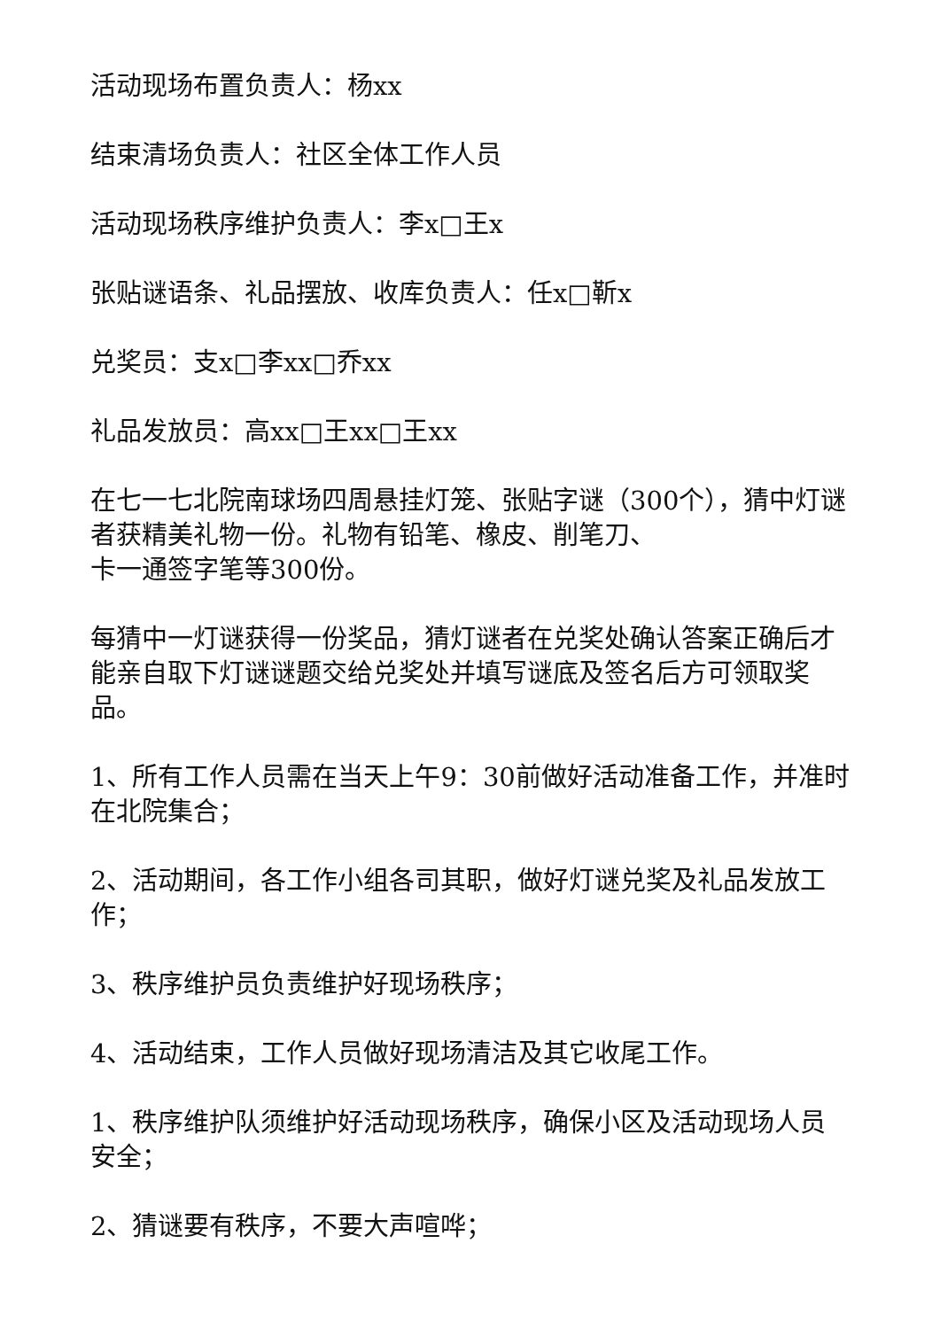活动现场布置负责人：杨xx
结束清场负责人：社区全体工作人员
活动现场秩序维护负责人：李x□王x
张贴谜语条、礼品摆放、收库负责人：任x□靳x
兑奖员：支x□李xx□乔xx
礼品发放员：高xx□王xx□王xx
在七一七北院南球场四周悬挂灯笼、张贴字谜（300个），猜中灯谜者获精美礼物一份。礼物有铅笔、橡皮、削笔刀、
卡一通签字笔等300份。
每猜中一灯谜获得一份奖品，猜灯谜者在兑奖处确认答案正确后才能亲自取下灯谜谜题交给兑奖处并填写谜底及签名后方可领取奖品。
1、所有工作人员需在当天上午9：30前做好活动准备工作，并准时在北院集合；
2、活动期间，各工作小组各司其职，做好灯谜兑奖及礼品发放工作；
3、秩序维护员负责维护好现场秩序；
4、活动结束，工作人员做好现场清洁及其它收尾工作。
1、秩序维护队须维护好活动现场秩序，确保小区及活动现场人员安全；
2、猜谜要有秩序，不要大声喧哗；